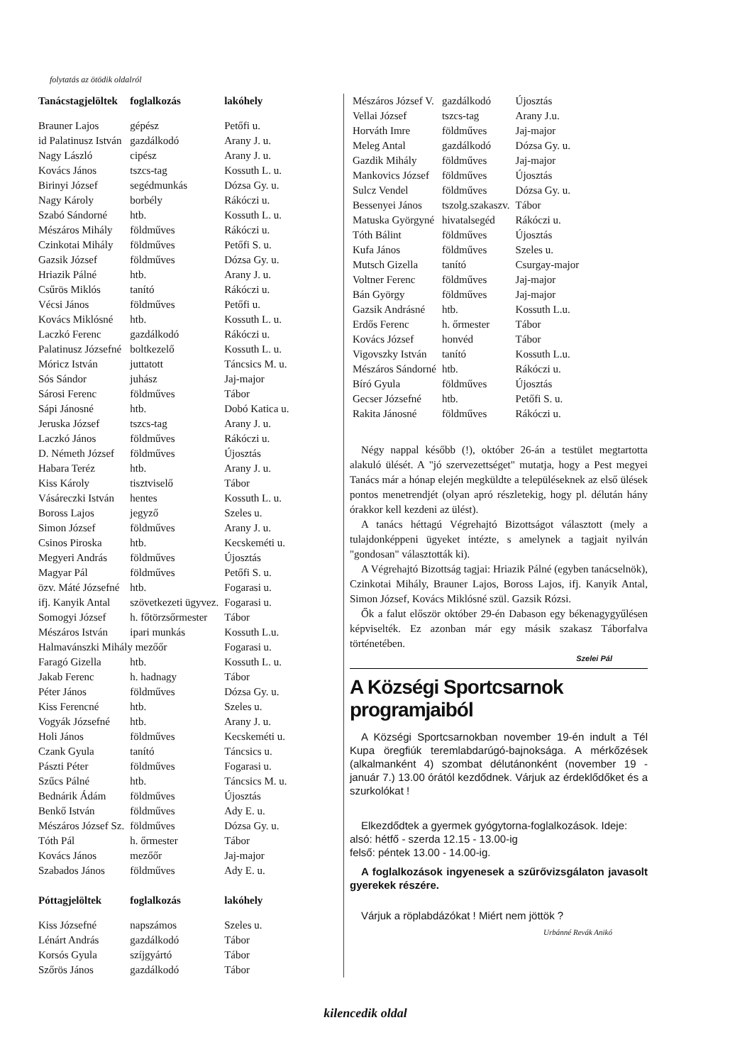folytatás az ötödik oldalról
| Tanácstagjelöltek | foglalkozás | lakóhely |
| --- | --- | --- |
| Brauner Lajos | gépész | Petőfi u. |
| id Palatinusz István | gazdálkodó | Arany J. u. |
| Nagy László | cipész | Arany J. u. |
| Kovács János | tszcs-tag | Kossuth L. u. |
| Birinyi József | segédmunkás | Dózsa Gy. u. |
| Nagy Károly | borbély | Rákóczi u. |
| Szabó Sándorné | htb. | Kossuth L. u. |
| Mészáros Mihály | földműves | Rákóczi u. |
| Czinkotai Mihály | földműves | Petőfi S. u. |
| Gazsik József | földműves | Dózsa Gy. u. |
| Hriazik Pálné | htb. | Arany J. u. |
| Csűrös Miklós | tanító | Rákóczi u. |
| Vécsi János | földműves | Petőfi u. |
| Kovács Miklósné | htb. | Kossuth L. u. |
| Laczkó Ferenc | gazdálkodó | Rákóczi u. |
| Palatinusz Józsefné | boltkezelő | Kossuth L. u. |
| Móricz István | juttatott | Táncsics M. u. |
| Sós Sándor | juhász | Jaj-major |
| Sárosi Ferenc | földműves | Tábor |
| Sápi Jánosné | htb. | Dobó Katica u. |
| Jeruska József | tszcs-tag | Arany J. u. |
| Laczkó János | földműves | Rákóczi u. |
| D. Németh József | földműves | Újosztás |
| Habara Teréz | htb. | Arany J. u. |
| Kiss Károly | tisztviselő | Tábor |
| Vásáreczki István | hentes | Kossuth L. u. |
| Boross Lajos | jegyző | Szeles u. |
| Simon József | földműves | Arany J. u. |
| Csinos Piroska | htb. | Kecskeméti u. |
| Megyeri András | földműves | Újosztás |
| Magyar Pál | földműves | Petőfi S. u. |
| özv. Máté Józsefné | htb. | Fogarasi u. |
| ifj. Kanyik Antal | szövetkezeti ügyvez. | Fogarasi u. |
| Somogyi József | h. főtörzsőrmester | Tábor |
| Mészáros István | ipari munkás | Kossuth L.u. |
| Halmavánszki Mihály mezőőr | | Fogarasi u. |
| Faragó Gizella | htb. | Kossuth L. u. |
| Jakab Ferenc | h. hadnagy | Tábor |
| Péter János | földműves | Dózsa Gy. u. |
| Kiss Ferencné | htb. | Szeles u. |
| Vogyák Józsefné | htb. | Arany J. u. |
| Holi János | földműves | Kecskeméti u. |
| Czank Gyula | tanító | Táncsics u. |
| Pászti Péter | földműves | Fogarasi u. |
| Szűcs Pálné | htb. | Táncsics M. u. |
| Bednárik Ádám | földműves | Újosztás |
| Benkő István | földműves | Ady E. u. |
| Mészáros József Sz. | földműves | Dózsa Gy. u. |
| Tóth Pál | h. őrmester | Tábor |
| Kovács János | mezőőr | Jaj-major |
| Szabados János | földműves | Ady E. u. |
| Póttagjelöltek | foglalkozás | lakóhely |
| Kiss Józsefné | napszámos | Szeles u. |
| Lénárt András | gazdálkodó | Tábor |
| Korsós Gyula | szíjgyártó | Tábor |
| Szőrös János | gazdálkodó | Tábor |
| Mészáros József V. | gazdálkodó | Újosztás |
| Vellai József | tszcs-tag | Arany J.u. |
| Horváth Imre | földműves | Jaj-major |
| Meleg Antal | gazdálkodó | Dózsa Gy. u. |
| Gazdik Mihály | földműves | Jaj-major |
| Mankovics József | földműves | Újosztás |
| Sulcz Vendel | földműves | Dózsa Gy. u. |
| Bessenyei János | tszolg.szakaszv. | Tábor |
| Matuska Györgyné | hivatalsegéd | Rákóczi u. |
| Tóth Bálint | földműves | Újosztás |
| Kufa János | földműves | Szeles u. |
| Mutsch Gizella | tanító | Csurgay-major |
| Voltner Ferenc | földműves | Jaj-major |
| Bán György | földműves | Jaj-major |
| Gazsik Andrásné | htb. | Kossuth L.u. |
| Erdős Ferenc | h. őrmester | Tábor |
| Kovács József | honvéd | Tábor |
| Vigovszky István | tanító | Kossuth L.u. |
| Mészáros Sándorné | htb. | Rákóczi u. |
| Bíró Gyula | földműves | Újosztás |
| Gecser Józsefné | htb. | Petőfi S. u. |
| Rakita Jánosné | földműves | Rákóczi u. |
Négy nappal később (!), október 26-án a testület megtartotta alakuló ülését. A "jó szervezettséget" mutatja, hogy a Pest megyei Tanács már a hónap elején megküldte a településeknek az első ülések pontos menetrendjét (olyan apró részletekig, hogy pl. délután hány órakkor kell kezdeni az ülést).
A tanács héttagú Végrehajtó Bizottságot választott (mely a tulajdonképpeni ügyeket intézte, s amelynek a tagjait nyilván "gondosan" választották ki).
A Végrehajtó Bizottság tagjai: Hriazik Pálné (egyben tanácselnök), Czinkotai Mihály, Brauner Lajos, Boross Lajos, ifj. Kanyik Antal, Simon József, Kovács Miklósné szül. Gazsik Rózsi.
Ők a falut először október 29-én Dabason egy békenagygyűlésen képviselték. Ez azonban már egy másik szakasz Táborfalva történetében.
Szelei Pál
A Községi Sportcsarnok programjaiból
A Községi Sportcsarnokban november 19-én indult a Tél Kupa öregfiúk teremlabdarúgó-bajnoksága. A mérkőzések (alkalmanként 4) szombat délutánonként (november 19 - január 7.) 13.00 órától kezdődnek. Várjuk az érdeklődőket és a szurkolókat !
Elkezdődtek a gyermek gyógytorna-foglalkozások. Ideje:
alsó: hétfő - szerda 12.15 - 13.00-ig
felső: péntek 13.00 - 14.00-ig.
A foglalkozások ingyenesek a szűrővizsgálaton javasolt gyerekek részére.
Várjuk a röplabdázókat ! Miért nem jöttök ?
Urbánné Revák Anikó
kilencedik oldal